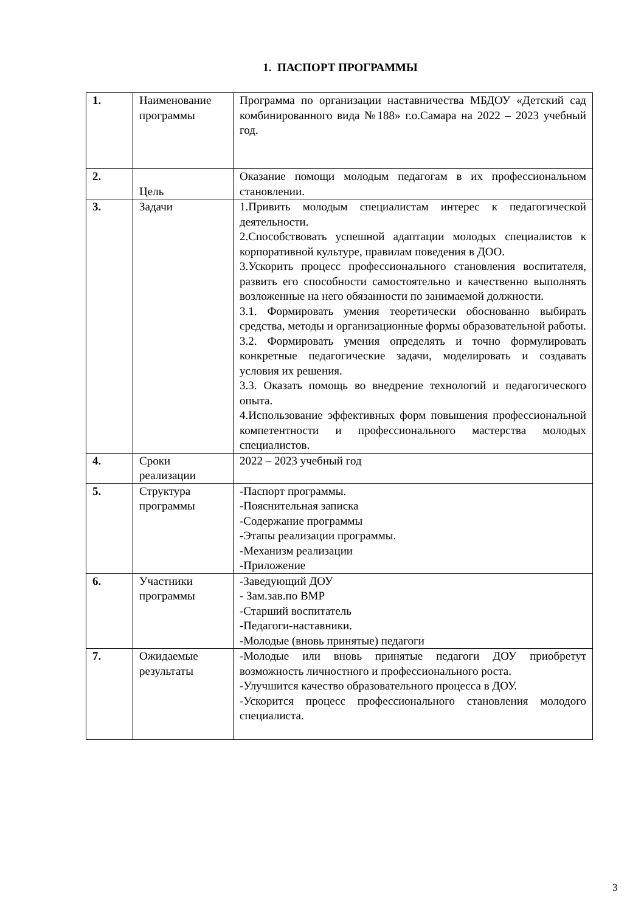1. ПАСПОРТ ПРОГРАММЫ
| 1. | Наименование программы | Программа по организации наставничества МБДОУ «Детский сад комбинированного вида №188» г.о.Самара на 2022 – 2023 учебный год. |
| 2. | Цель | Оказание помощи молодым педагогам в их профессиональном становлении. |
| 3. | Задачи | 1.Привить молодым специалистам интерес к педагогической деятельности. 2.Способствовать успешной адаптации молодых специалистов к корпоративной культуре, правилам поведения в ДОО. 3.Ускорить процесс профессионального становления воспитателя, развить его способности самостоятельно и качественно выполнять возложенные на него обязанности по занимаемой должности. 3.1. Формировать умения теоретически обоснованно выбирать средства, методы и организационные формы образовательной работы. 3.2. Формировать умения определять и точно формулировать конкретные педагогические задачи, моделировать и создавать условия их решения. 3.3. Оказать помощь во внедрение технологий и педагогического опыта. 4.Использование эффективных форм повышения профессиональной компетентности и профессионального мастерства молодых специалистов. |
| 4. | Сроки реализации | 2022 – 2023 учебный год |
| 5. | Структура программы | -Паспорт программы. -Пояснительная записка -Содержание программы -Этапы реализации программы. -Механизм реализации -Приложение |
| 6. | Участники программы | -Заведующий ДОУ - Зам.зав.по ВМР -Старший воспитатель -Педагоги-наставники. -Молодые (вновь принятые) педагоги |
| 7. | Ожидаемые результаты | -Молодые или вновь принятые педагоги ДОУ приобретут возможность личностного и профессионального роста. -Улучшится качество образовательного процесса в ДОУ. -Ускорится процесс профессионального становления молодого специалиста. |
3